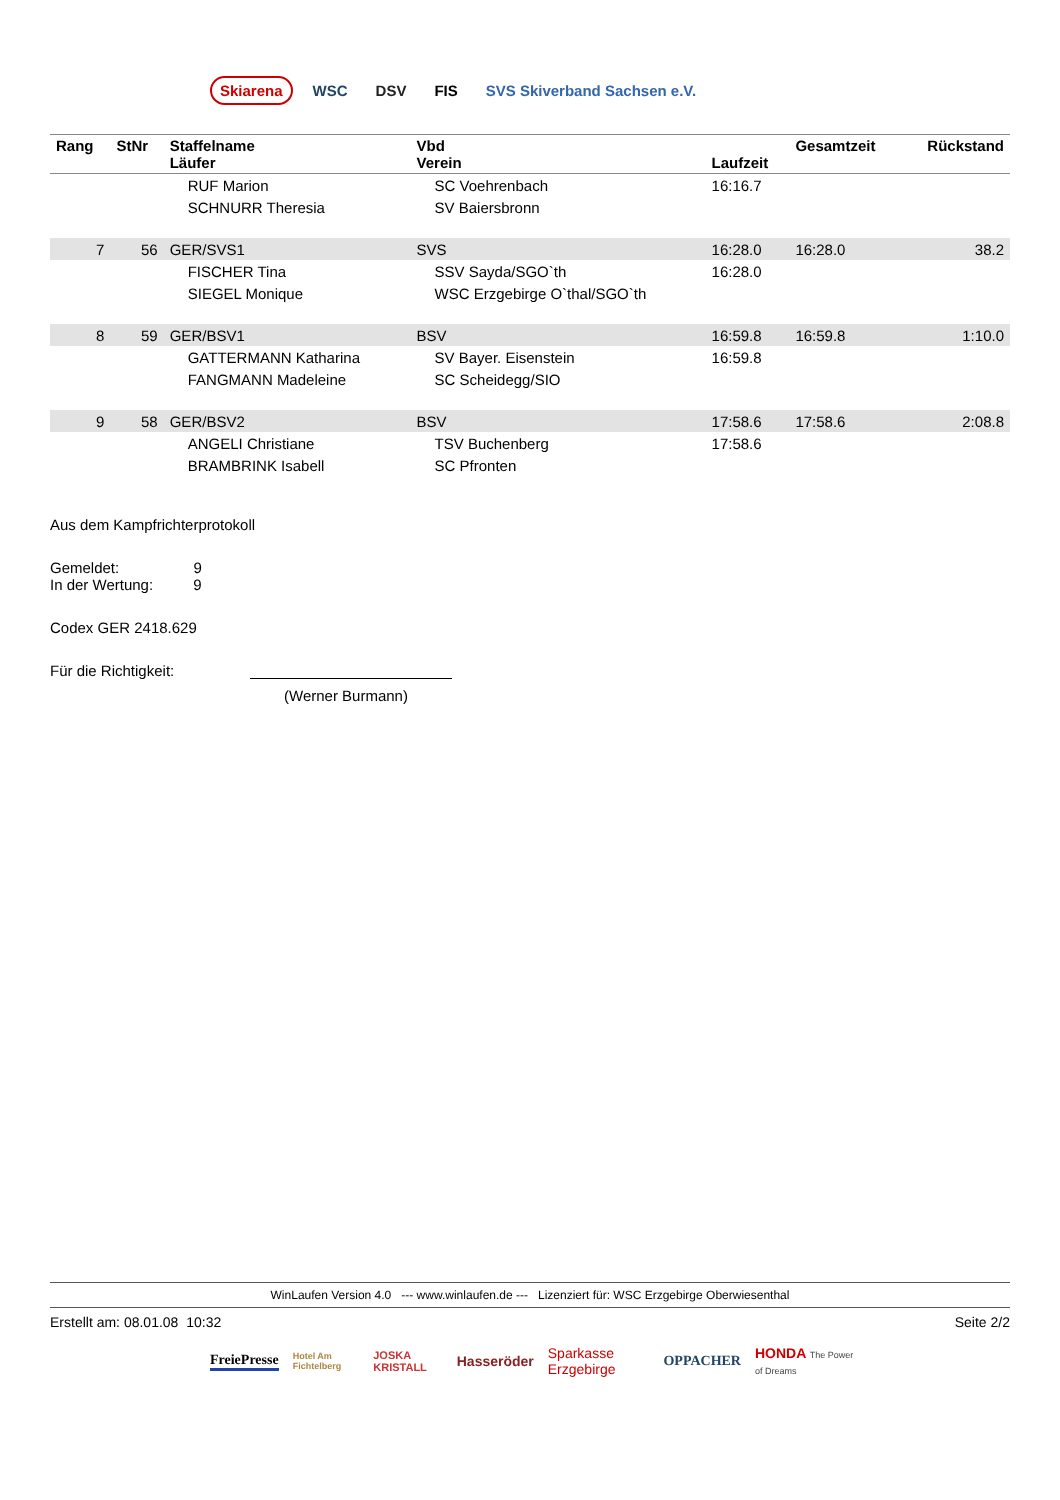Skiarena WSC DSV FIS SVS Skiverband Sachsen e.V.
| Rang | StNr | Staffelname Läufer | Vbd Verein | Laufzeit | Gesamtzeit | Rückstand |
| --- | --- | --- | --- | --- | --- | --- |
| | | RUF Marion | SC Voehrenbach | 16:16.7 | | |
| | | SCHNURR Theresia | SV Baiersbronn | | | |
| 7 | 56 | GER/SVS1 | SVS | 16:28.0 | 16:28.0 | 38.2 |
| | | FISCHER Tina | SSV Sayda/SGO`th | 16:28.0 | | |
| | | SIEGEL Monique | WSC Erzgebirge O`thal/SGO`th | | | |
| 8 | 59 | GER/BSV1 | BSV | 16:59.8 | 16:59.8 | 1:10.0 |
| | | GATTERMANN Katharina | SV Bayer. Eisenstein | 16:59.8 | | |
| | | FANGMANN Madeleine | SC Scheidegg/SIO | | | |
| 9 | 58 | GER/BSV2 | BSV | 17:58.6 | 17:58.6 | 2:08.8 |
| | | ANGELI Christiane | TSV Buchenberg | 17:58.6 | | |
| | | BRAMBRINK Isabell | SC Pfronten | | | |
Aus dem Kampfrichterprotokoll
Gemeldet: 9
In der Wertung: 9
Codex GER 2418.629
Für die Richtigkeit:
(Werner Burmann)
WinLaufen Version 4.0 --- www.winlaufen.de --- Lizenziert für: WSC Erzgebirge Oberwiesenthal
Erstellt am: 08.01.08 10:32 Seite 2/2
FreiePresse Hotel Am Fichtelberg JOSKA KRISTALL Hasseröder Sparkasse Erzgebirge OPPACHER HONDA The Power of Dreams